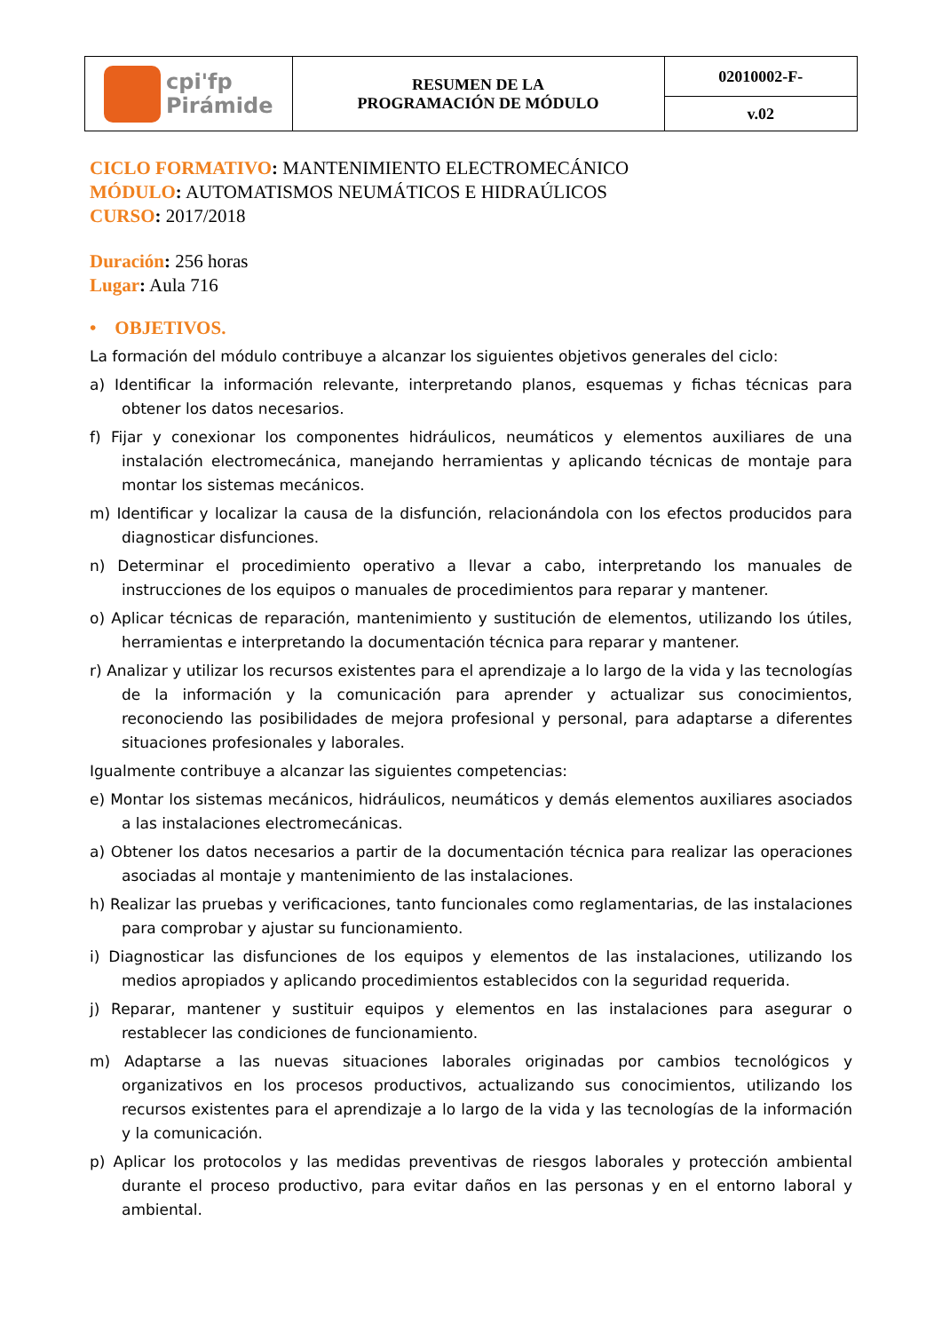| cpi'fp Pirámide | RESUMEN DE LA PROGRAMACIÓN DE MÓDULO | 02010002-F- |
| | | v.02 |
CICLO FORMATIVO: MANTENIMIENTO ELECTROMECÁNICO
MÓDULO: AUTOMATISMOS NEUMÁTICOS E HIDRAÚLICOS
CURSO: 2017/2018
Duración: 256 horas
Lugar: Aula 716
• OBJETIVOS.
La formación del módulo contribuye a alcanzar los siguientes objetivos generales del ciclo:
a) Identificar la información relevante, interpretando planos, esquemas y fichas técnicas para obtener los datos necesarios.
f) Fijar y conexionar los componentes hidráulicos, neumáticos y elementos auxiliares de una instalación electromecánica, manejando herramientas y aplicando técnicas de montaje para montar los sistemas mecánicos.
m) Identificar y localizar la causa de la disfunción, relacionándola con los efectos producidos para diagnosticar disfunciones.
n) Determinar el procedimiento operativo a llevar a cabo, interpretando los manuales de instrucciones de los equipos o manuales de procedimientos para reparar y mantener.
o) Aplicar técnicas de reparación, mantenimiento y sustitución de elementos, utilizando los útiles, herramientas e interpretando la documentación técnica para reparar y mantener.
r) Analizar y utilizar los recursos existentes para el aprendizaje a lo largo de la vida y las tecnologías de la información y la comunicación para aprender y actualizar sus conocimientos, reconociendo las posibilidades de mejora profesional y personal, para adaptarse a diferentes situaciones profesionales y laborales.
Igualmente contribuye a alcanzar las siguientes competencias:
e) Montar los sistemas mecánicos, hidráulicos, neumáticos y demás elementos auxiliares asociados a las instalaciones electromecánicas.
a) Obtener los datos necesarios a partir de la documentación técnica para realizar las operaciones asociadas al montaje y mantenimiento de las instalaciones.
h) Realizar las pruebas y verificaciones, tanto funcionales como reglamentarias, de las instalaciones para comprobar y ajustar su funcionamiento.
i) Diagnosticar las disfunciones de los equipos y elementos de las instalaciones, utilizando los medios apropiados y aplicando procedimientos establecidos con la seguridad requerida.
j) Reparar, mantener y sustituir equipos y elementos en las instalaciones para asegurar o restablecer las condiciones de funcionamiento.
m) Adaptarse a las nuevas situaciones laborales originadas por cambios tecnológicos y organizativos en los procesos productivos, actualizando sus conocimientos, utilizando los recursos existentes para el aprendizaje a lo largo de la vida y las tecnologías de la información y la comunicación.
p) Aplicar los protocolos y las medidas preventivas de riesgos laborales y protección ambiental durante el proceso productivo, para evitar daños en las personas y en el entorno laboral y ambiental.